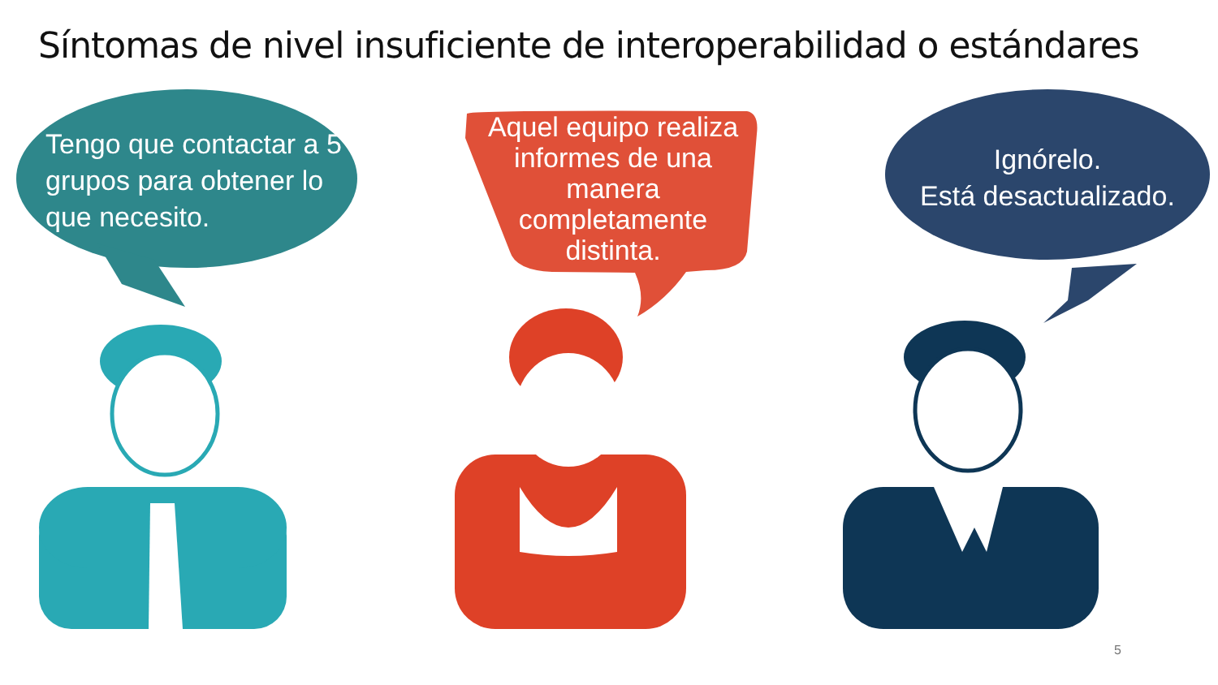Síntomas de nivel insuficiente de interoperabilidad o estándares
Tengo que contactar a 5 grupos para obtener lo que necesito.
Aquel equipo realiza informes de una manera completamente distinta.
Ignórelo.
Está desactualizado.
5